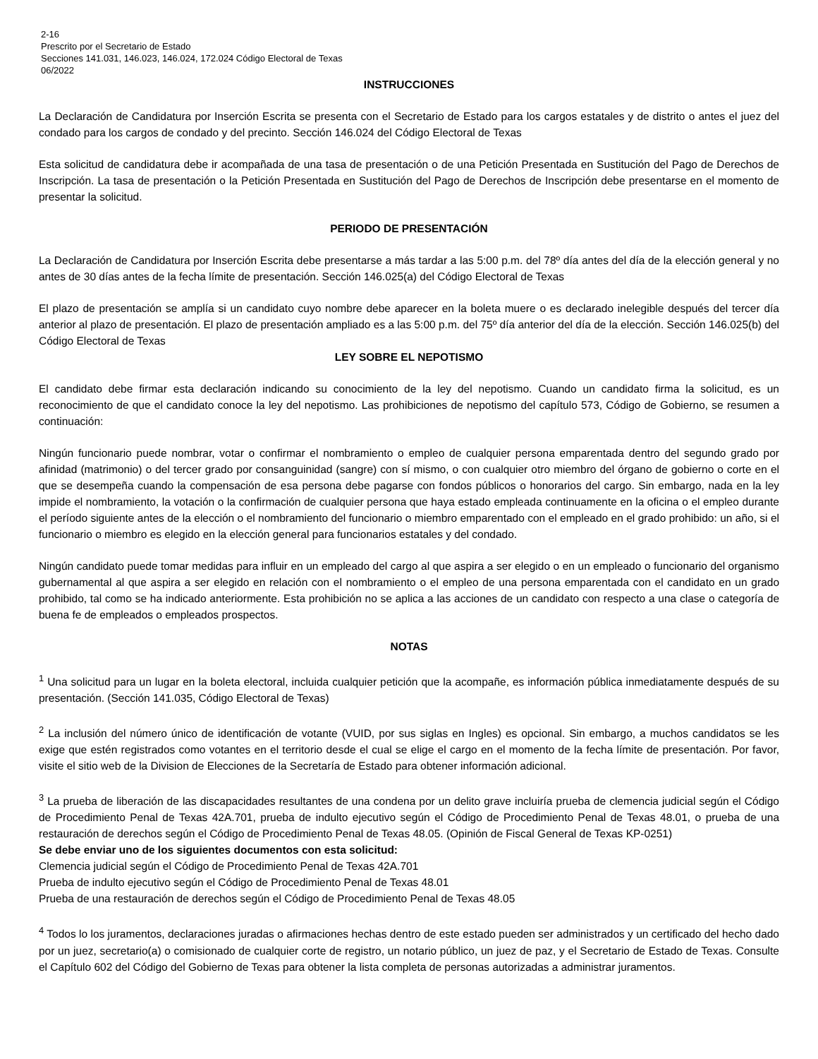2-16
Prescrito por el Secretario de Estado
Secciones 141.031, 146.023, 146.024, 172.024 Código Electoral de Texas
06/2022
INSTRUCCIONES
La Declaración de Candidatura por Inserción Escrita se presenta con el Secretario de Estado para los cargos estatales y de distrito o antes el juez del condado para los cargos de condado y del precinto. Sección 146.024 del Código Electoral de Texas
Esta solicitud de candidatura debe ir acompañada de una tasa de presentación o de una Petición Presentada en Sustitución del Pago de Derechos de Inscripción. La tasa de presentación o la Petición Presentada en Sustitución del Pago de Derechos de Inscripción debe presentarse en el momento de presentar la solicitud.
PERIODO DE PRESENTACIÓN
La Declaración de Candidatura por Inserción Escrita debe presentarse a más tardar a las 5:00 p.m. del 78º día antes del día de la elección general y no antes de 30 días antes de la fecha límite de presentación. Sección 146.025(a) del Código Electoral de Texas
El plazo de presentación se amplía si un candidato cuyo nombre debe aparecer en la boleta muere o es declarado inelegible después del tercer día anterior al plazo de presentación. El plazo de presentación ampliado es a las 5:00 p.m. del 75º día anterior del día de la elección. Sección 146.025(b) del Código Electoral de Texas
LEY SOBRE EL NEPOTISMO
El candidato debe firmar esta declaración indicando su conocimiento de la ley del nepotismo. Cuando un candidato firma la solicitud, es un reconocimiento de que el candidato conoce la ley del nepotismo. Las prohibiciones de nepotismo del capítulo 573, Código de Gobierno, se resumen a continuación:
Ningún funcionario puede nombrar, votar o confirmar el nombramiento o empleo de cualquier persona emparentada dentro del segundo grado por afinidad (matrimonio) o del tercer grado por consanguinidad (sangre) con sí mismo, o con cualquier otro miembro del órgano de gobierno o corte en el que se desempeña cuando la compensación de esa persona debe pagarse con fondos públicos o honorarios del cargo. Sin embargo, nada en la ley impide el nombramiento, la votación o la confirmación de cualquier persona que haya estado empleada continuamente en la oficina o el empleo durante el período siguiente antes de la elección o el nombramiento del funcionario o miembro emparentado con el empleado en el grado prohibido: un año, si el funcionario o miembro es elegido en la elección general para funcionarios estatales y del condado.
Ningún candidato puede tomar medidas para influir en un empleado del cargo al que aspira a ser elegido o en un empleado o funcionario del organismo gubernamental al que aspira a ser elegido en relación con el nombramiento o el empleo de una persona emparentada con el candidato en un grado prohibido, tal como se ha indicado anteriormente. Esta prohibición no se aplica a las acciones de un candidato con respecto a una clase o categoría de buena fe de empleados o empleados prospectos.
NOTAS
<sup>1</sup> Una solicitud para un lugar en la boleta electoral, incluida cualquier petición que la acompañe, es información pública inmediatamente después de su presentación. (Sección 141.035, Código Electoral de Texas)
<sup>2</sup> La inclusión del número único de identificación de votante (VUID, por sus siglas en Ingles) es opcional. Sin embargo, a muchos candidatos se les exige que estén registrados como votantes en el territorio desde el cual se elige el cargo en el momento de la fecha límite de presentación. Por favor, visite el sitio web de la Division de Elecciones de la Secretaría de Estado para obtener información adicional.
<sup>3</sup> La prueba de liberación de las discapacidades resultantes de una condena por un delito grave incluiría prueba de clemencia judicial según el Código de Procedimiento Penal de Texas 42A.701, prueba de indulto ejecutivo según el Código de Procedimiento Penal de Texas 48.01, o prueba de una restauración de derechos según el Código de Procedimiento Penal de Texas 48.05. (Opinión de Fiscal General de Texas KP-0251)
Se debe enviar uno de los siguientes documentos con esta solicitud:
Clemencia judicial según el Código de Procedimiento Penal de Texas 42A.701
Prueba de indulto ejecutivo según el Código de Procedimiento Penal de Texas 48.01
Prueba de una restauración de derechos según el Código de Procedimiento Penal de Texas 48.05
<sup>4</sup> Todos lo los juramentos, declaraciones juradas o afirmaciones hechas dentro de este estado pueden ser administrados y un certificado del hecho dado por un juez, secretario(a) o comisionado de cualquier corte de registro, un notario público, un juez de paz, y el Secretario de Estado de Texas. Consulte el Capítulo 602 del Código del Gobierno de Texas para obtener la lista completa de personas autorizadas a administrar juramentos.